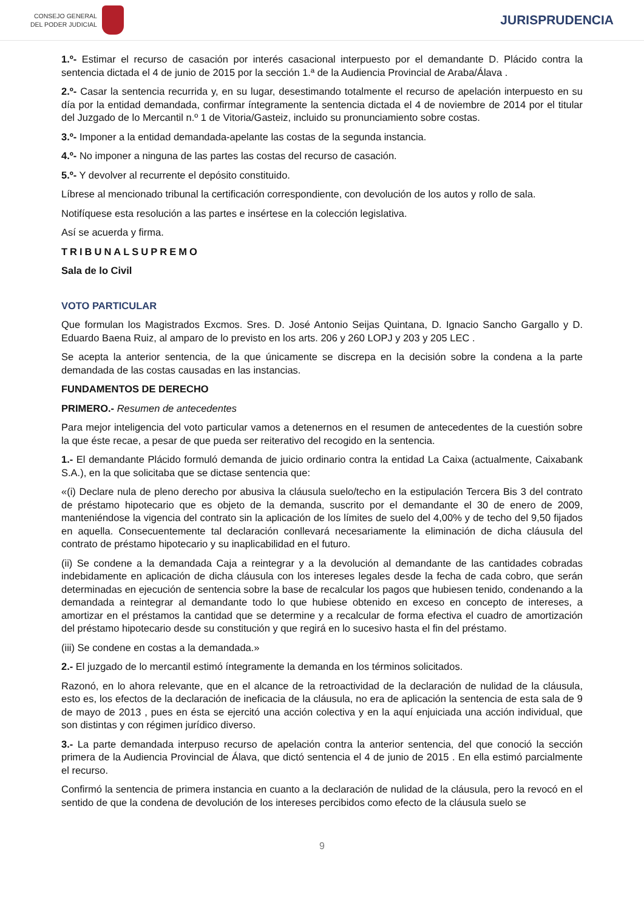CONSEJO GENERAL
DEL PODER JUDICIAL
JURISPRUDENCIA
1.º- Estimar el recurso de casación por interés casacional interpuesto por el demandante D. Plácido contra la sentencia dictada el 4 de junio de 2015 por la sección 1.ª de la Audiencia Provincial de Araba/Álava .
2.º- Casar la sentencia recurrida y, en su lugar, desestimando totalmente el recurso de apelación interpuesto en su día por la entidad demandada, confirmar íntegramente la sentencia dictada el 4 de noviembre de 2014 por el titular del Juzgado de lo Mercantil n.º 1 de Vitoria/Gasteiz, incluido su pronunciamiento sobre costas.
3.º- Imponer a la entidad demandada-apelante las costas de la segunda instancia.
4.º- No imponer a ninguna de las partes las costas del recurso de casación.
5.º- Y devolver al recurrente el depósito constituido.
Líbrese al mencionado tribunal la certificación correspondiente, con devolución de los autos y rollo de sala.
Notifíquese esta resolución a las partes e insértese en la colección legislativa.
Así se acuerda y firma.
TRIBUNALSUPREMO
Sala de lo Civil
VOTO PARTICULAR
Que formulan los Magistrados Excmos. Sres. D. José Antonio Seijas Quintana, D. Ignacio Sancho Gargallo y D. Eduardo Baena Ruiz, al amparo de lo previsto en los arts. 206 y 260 LOPJ y 203 y 205 LEC .
Se acepta la anterior sentencia, de la que únicamente se discrepa en la decisión sobre la condena a la parte demandada de las costas causadas en las instancias.
FUNDAMENTOS DE DERECHO
PRIMERO.- Resumen de antecedentes
Para mejor inteligencia del voto particular vamos a detenernos en el resumen de antecedentes de la cuestión sobre la que éste recae, a pesar de que pueda ser reiterativo del recogido en la sentencia.
1.- El demandante Plácido formuló demanda de juicio ordinario contra la entidad La Caixa (actualmente, Caixabank S.A.), en la que solicitaba que se dictase sentencia que:
«(i) Declare nula de pleno derecho por abusiva la cláusula suelo/techo en la estipulación Tercera Bis 3 del contrato de préstamo hipotecario que es objeto de la demanda, suscrito por el demandante el 30 de enero de 2009, manteniéndose la vigencia del contrato sin la aplicación de los límites de suelo del 4,00% y de techo del 9,50 fijados en aquella. Consecuentemente tal declaración conllevará necesariamente la eliminación de dicha cláusula del contrato de préstamo hipotecario y su inaplicabilidad en el futuro.
(ii) Se condene a la demandada Caja a reintegrar y a la devolución al demandante de las cantidades cobradas indebidamente en aplicación de dicha cláusula con los intereses legales desde la fecha de cada cobro, que serán determinadas en ejecución de sentencia sobre la base de recalcular los pagos que hubiesen tenido, condenando a la demandada a reintegrar al demandante todo lo que hubiese obtenido en exceso en concepto de intereses, a amortizar en el préstamos la cantidad que se determine y a recalcular de forma efectiva el cuadro de amortización del préstamo hipotecario desde su constitución y que regirá en lo sucesivo hasta el fin del préstamo.
(iii) Se condene en costas a la demandada.»
2.- El juzgado de lo mercantil estimó íntegramente la demanda en los términos solicitados.
Razonó, en lo ahora relevante, que en el alcance de la retroactividad de la declaración de nulidad de la cláusula, esto es, los efectos de la declaración de ineficacia de la cláusula, no era de aplicación la sentencia de esta sala de 9 de mayo de 2013 , pues en ésta se ejercitó una acción colectiva y en la aquí enjuiciada una acción individual, que son distintas y con régimen jurídico diverso.
3.- La parte demandada interpuso recurso de apelación contra la anterior sentencia, del que conoció la sección primera de la Audiencia Provincial de Álava, que dictó sentencia el 4 de junio de 2015 . En ella estimó parcialmente el recurso.
Confirmó la sentencia de primera instancia en cuanto a la declaración de nulidad de la cláusula, pero la revocó en el sentido de que la condena de devolución de los intereses percibidos como efecto de la cláusula suelo se
9